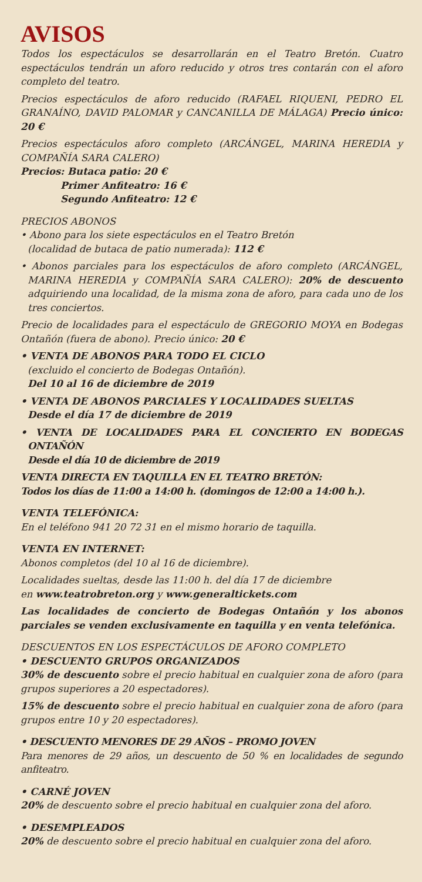AVISOS
Todos los espectáculos se desarrollarán en el Teatro Bretón. Cuatro espectáculos tendrán un aforo reducido y otros tres contarán con el aforo completo del teatro.
Precios espectáculos de aforo reducido (RAFAEL RIQUENI, PEDRO EL GRANAÍNO, DAVID PALOMAR y CANCANILLA DE MÁLAGA) Precio único: 20 €
Precios espectáculos aforo completo (ARCÁNGEL, MARINA HEREDIA y COMPAÑÍA SARA CALERO)
Precios: Butaca patio: 20 €
Primer Anfiteatro: 16 €
Segundo Anfiteatro: 12 €
PRECIOS ABONOS
• Abono para los siete espectáculos en el Teatro Bretón
(localidad de butaca de patio numerada): 112 €
• Abonos parciales para los espectáculos de aforo completo (ARCÁNGEL, MARINA HEREDIA y COMPAÑÍA SARA CALERO): 20% de descuento adquiriendo una localidad, de la misma zona de aforo, para cada uno de los tres conciertos.
Precio de localidades para el espectáculo de GREGORIO MOYA en Bodegas Ontañón (fuera de abono). Precio único: 20 €
• VENTA DE ABONOS PARA TODO EL CICLO
(excluido el concierto de Bodegas Ontañón).
Del 10 al 16 de diciembre de 2019
• VENTA DE ABONOS PARCIALES Y LOCALIDADES SUELTAS
Desde el día 17 de diciembre de 2019
• VENTA DE LOCALIDADES PARA EL CONCIERTO EN BODEGAS ONTAÑÓN
Desde el día 10 de diciembre de 2019
VENTA DIRECTA EN TAQUILLA EN EL TEATRO BRETÓN:
Todos los días de 11:00 a 14:00 h. (domingos de 12:00 a 14:00 h.).
VENTA TELEFÓNICA:
En el teléfono 941 20 72 31 en el mismo horario de taquilla.
VENTA EN INTERNET:
Abonos completos (del 10 al 16 de diciembre).
Localidades sueltas, desde las 11:00 h. del día 17 de diciembre
en www.teatrobreton.org y www.generaltickets.com
Las localidades de concierto de Bodegas Ontañón y los abonos parciales se venden exclusivamente en taquilla y en venta telefónica.
DESCUENTOS EN LOS ESPECTÁCULOS DE AFORO COMPLETO
• DESCUENTO GRUPOS ORGANIZADOS
30% de descuento sobre el precio habitual en cualquier zona de aforo (para grupos superiores a 20 espectadores).
15% de descuento sobre el precio habitual en cualquier zona de aforo (para grupos entre 10 y 20 espectadores).
• DESCUENTO MENORES DE 29 AÑOS – PROMO JOVEN
Para menores de 29 años, un descuento de 50 % en localidades de segundo anfiteatro.
• CARNÉ JOVEN
20% de descuento sobre el precio habitual en cualquier zona del aforo.
• DESEMPLEADOS
20% de descuento sobre el precio habitual en cualquier zona del aforo.